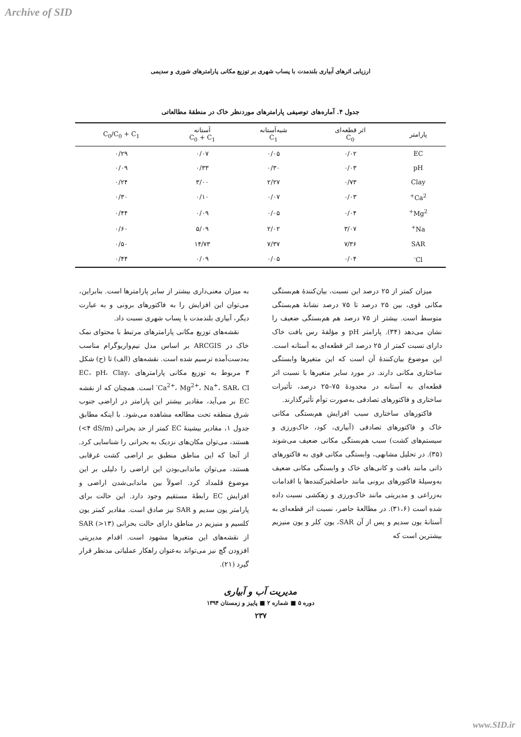Archive of SID
ارزیابی اثرهای آبیاری بلندمدت با پساب شهری بر توزیع مکانی پارامترهای شوری و سدیمی
جدول ۴. آماره‌های توصیفی پارامترهای موردنظر خاک در منطقهٔ مطالعاتی
| پارامتر | اثر قطعه‌ای C<sub>0</sub> | شبه‌آستانه C<sub>1</sub> | آستانه C<sub>0</sub> + C<sub>1</sub> | C<sub>0</sub>/C<sub>0</sub> + C<sub>1</sub> |
| --- | --- | --- | --- | --- |
| EC | ۰/۰۲ | ۰/۰۵ | ۰/۰۷ | ۰/۲۹ |
| pH | ۰/۰۳ | ۰/۳۰ | ۰/۳۳ | ۰/۰۹ |
| Clay | ۰/۷۳ | ۲/۲۷ | ۳/۰۰ | ۰/۲۴ |
| Ca<sup>2+</sup> | ۰/۰۳ | ۰/۰۷ | ۰/۱۰ | ۰/۳۰ |
| Mg<sup>2+</sup> | ۰/۰۴ | ۰/۰۵ | ۰/۰۹ | ۰/۴۴ |
| Na<sup>+</sup> | ۳/۰۷ | ۲/۰۲ | ۵/۰۹ | ۰/۶۰ |
| SAR | ۷/۳۶ | ۷/۳۷ | ۱۴/۷۳ | ۰/۵۰ |
| Cl<sup>-</sup> | ۰/۰۴ | ۰/۰۵ | ۰/۰۹ | ۰/۴۴ |
میزان کمتر از ۲۵ درصد این نسبت، بیان‌کنندهٔ هم‌بستگی مکانی قوی، بین ۲۵ درصد تا ۷۵ درصد نشانهٔ هم‌بستگی متوسط است. بیشتر از ۷۵ درصد هم هم‌بستگی ضعیف را نشان می‌دهد (۳۴). پارامتر pH و مؤلفهٔ رس بافت خاک دارای نسبت کمتر از ۲۵ درصد اثر قطعه‌ای به آستانه است. این موضوع بیان‌کنندهٔ آن است که این متغیرها وابستگی ساختاری مکانی دارند. در مورد سایر متغیرها با نسبت اثر قطعه‌ای به آستانه در محدودهٔ ۷۵–۲۵ درصد، تأثیرات ساختاری و فاکتورهای تصادفی به‌صورت توأم تأثیرگذارند.
فاکتورهای ساختاری سبب افزایش هم‌بستگی مکانی خاک و فاکتورهای تصادفی (آبیاری، کود، خاک‌ورزی و سیستم‌های کشت) سبب هم‌بستگی مکانی ضعیف می‌شوند (۳۵). در تحلیل مشابهی، وابستگی مکانی قوی به فاکتورهای ذاتی مانند بافت و کانی‌های خاک و وابستگی مکانی ضعیف به‌وسیلهٔ فاکتورهای برونی مانند حاصلخیزکننده‌ها یا اقدامات به‌زراعی و مدیریتی مانند خاک‌ورزی و زهکشی نسبت داده شده است (۳۱،۶). در مطالعهٔ حاضر، نسبت اثر قطعه‌ای به آستانهٔ یون سدیم و پس از آن SAR، یون کلر و یون منیزیم بیشترین است که
به میزان معنی‌داری بیشتر از سایر پارامترها است. بنابراین، می‌توان این افزایش را به فاکتورهای برونی و به عبارت دیگر، آبیاری بلندمدت با پساب شهری نسبت داد.
نقشه‌های توزیع مکانی پارامترهای مرتبط با محتوای نمک خاک در ARCGIS بر اساس مدل نیم‌واریوگرام مناسب به‌دست‌آمده ترسیم شده است. نقشه‌های (الف) تا (ح) شکل ۳ مربوط به توزیع مکانی پارامترهای EC، pH، Clay، Ca<sup>2+</sup>، Mg<sup>2+</sup>، Na<sup>+</sup>، SAR، Cl<sup>-</sup> است. همچنان که از نقشه EC بر می‌آید، مقادیر بیشتر این پارامتر در اراضی جنوب شرق منطقه تحت مطالعه مشاهده می‌شود. با اینکه مطابق جدول ۱، مقادیر بیشینهٔ EC کمتر از حد بحرانی (‎<۴ dS/m) هستند، می‌توان مکان‌های نزدیک به بحرانی را شناسایی کرد. از آنجا که این مناطق منطبق بر اراضی کشت غرقابی هستند، می‌توان ماندابی‌بودن این اراضی را دلیلی بر این موضوع قلمداد کرد. اصولاً بین ماندابی‌شدن اراضی و افزایش EC رابطهٔ مستقیم وجود دارد. این حالت برای پارامتر یون سدیم و SAR نیز صادق است. مقادیر کمتر یون کلسیم و منیزیم در مناطق دارای حالت بحرانی SAR (‎>۱۳) از نقشه‌های این متغیرها مشهود است. اقدام مدیریتی افزودن گچ نیز می‌تواند به‌عنوان راهکار عملیاتی مدنظر قرار گیرد (۲۱).
مدیریت آب و آبیاری
دوره ۵ ■ شماره ۲ ■ پاییز و زمستان ۱۳۹۴
۲۳۷
www.SID.ir